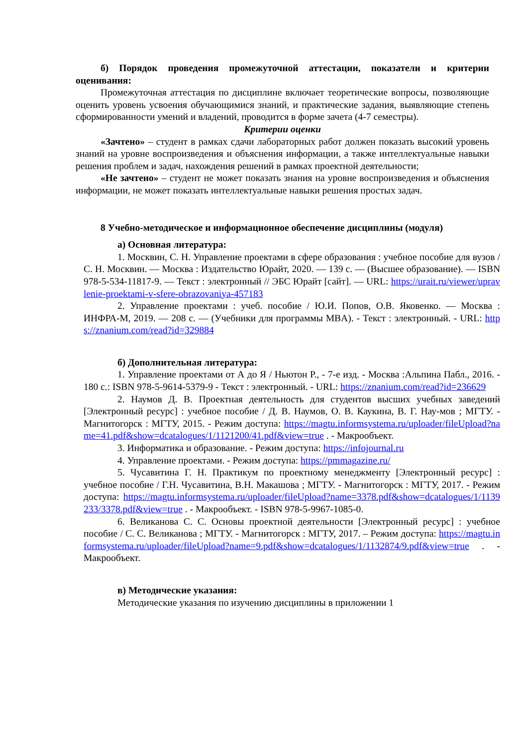б) Порядок проведения промежуточной аттестации, показатели и критерии оценивания:
Промежуточная аттестация по дисциплине включает теоретические вопросы, позволяющие оценить уровень усвоения обучающимися знаний, и практические задания, выявляющие степень сформированности умений и владений, проводится в форме зачета (4-7 семестры).
Критерии оценки
«Зачтено» – студент в рамках сдачи лабораторных работ должен показать высокий уровень знаний на уровне воспроизведения и объяснения информации, а также интеллектуальные навыки решения проблем и задач, нахождения решений в рамках проектной деятельности;
«Не зачтено» – студент не может показать знания на уровне воспроизведения и объяснения информации, не может показать интеллектуальные навыки решения простых задач.
8 Учебно-методическое и информационное обеспечение дисциплины (модуля)
а) Основная литература:
1. Москвин, С. Н. Управление проектами в сфере образования : учебное пособие для вузов / С. Н. Москвин. — Москва : Издательство Юрайт, 2020. — 139 с. — (Высшее образование). — ISBN 978-5-534-11817-9. — Текст : электронный // ЭБС Юрайт [сайт]. — URL: https://urait.ru/viewer/upravlenie-proektami-v-sfere-obrazovaniya-457183
2. Управление проектами : учеб. пособие / Ю.И. Попов, О.В. Яковенко. — Москва : ИНФРА-М, 2019. — 208 с. — (Учебники для программы MBA). - Текст : электронный. - URL: https://znanium.com/read?id=329884
б) Дополнительная литература:
1. Управление проектами от А до Я / Ньютон Р., - 7-е изд. - Москва :Альпина Пабл., 2016. - 180 с.: ISBN 978-5-9614-5379-9 - Текст : электронный. - URL: https://znanium.com/read?id=236629
2. Наумов Д. В. Проектная деятельность для студентов высших учебных заведений [Электронный ресурс] : учебное пособие / Д. В. Наумов, О. В. Каукина, В. Г. Нау-мов ; МГТУ. - Магнитогорск : МГТУ, 2015. - Режим доступа: https://magtu.informsystema.ru/uploader/fileUpload?name=41.pdf&show=dcatalogues/1/1121200/41.pdf&view=true . - Макрообъект.
3. Информатика и образование. - Режим доступа: https://infojournal.ru
4. Управление проектами. - Режим доступа: https://pmmagazine.ru/
5. Чусавитина Г. Н. Практикум по проектному менеджменту [Электронный ресурс] : учебное пособие / Г.Н. Чусавитина, В.Н. Макашова ; МГТУ. - Магнитогорск : МГТУ, 2017. - Режим доступа: https://magtu.informsystema.ru/uploader/fileUpload?name=3378.pdf&show=dcatalogues/1/1139233/3378.pdf&view=true . - Макрообъект. - ISBN 978-5-9967-1085-0.
6. Великанова С. С. Основы проектной деятельности [Электронный ресурс] : учебное пособие / С. С. Великанова ; МГТУ. - Магнитогорск : МГТУ, 2017. – Режим доступа: https://magtu.informsystema.ru/uploader/fileUpload?name=9.pdf&show=dcatalogues/1/1132874/9.pdf&view=true . - Макрообъект.
в) Методические указания:
Методические указания по изучению дисциплины в приложении 1